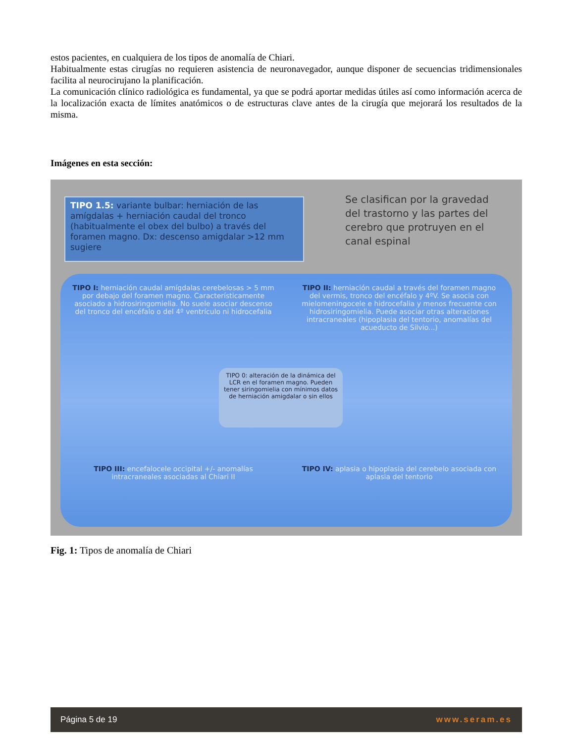estos pacientes, en cualquiera de los tipos de anomalía de Chiari.
Habitualmente estas cirugías no requieren asistencia de neuronavegador, aunque disponer de secuencias tridimensionales facilita al neurocirujano la planificación.
La comunicación clínico radiológica es fundamental, ya que se podrá aportar medidas útiles así como información acerca de la localización exacta de límites anatómicos o de estructuras clave antes de la cirugía que mejorará los resultados de la misma.
Imágenes en esta sección:
TIPO 1.5: variante bulbar: herniación de las amígdalas + herniación caudal del tronco (habitualmente el obex del bulbo) a través del foramen magno. Dx: descenso amigdalar >12 mm sugiere
Se clasifican por la gravedad del trastorno y las partes del cerebro que protruyen en el canal espinal
TIPO I: herniación caudal amígdalas cerebelosas > 5 mm por debajo del foramen magno. Característicamente asociado a hidrosiringomielia. No suele asociar descenso del tronco del encéfalo o del 4º ventrículo ni hidrocefalia
TIPO II: herniación caudal a través del foramen magno del vermis, tronco del encéfalo y 4ºV. Se asocia con mielomeningocele e hidrocefalia y menos frecuente con hidrosiringomielia. Puede asociar otras alteraciones intracraneales (hipoplasia del tentorio, anomalías del acueducto de Silvio...)
TIPO III: encefalocele occipital +/- anomalías intracraneales asociadas al Chiari II
TIPO IV: aplasia o hipoplasia del cerebelo asociada con aplasia del tentorio
TIPO 0: alteración de la dinámica del LCR en el foramen magno. Pueden tener siringomielia con mínimos datos de herniación amigdalar o sin ellos
Fig. 1: Tipos de anomalía de Chiari
Página 5 de 19 www.seram.es